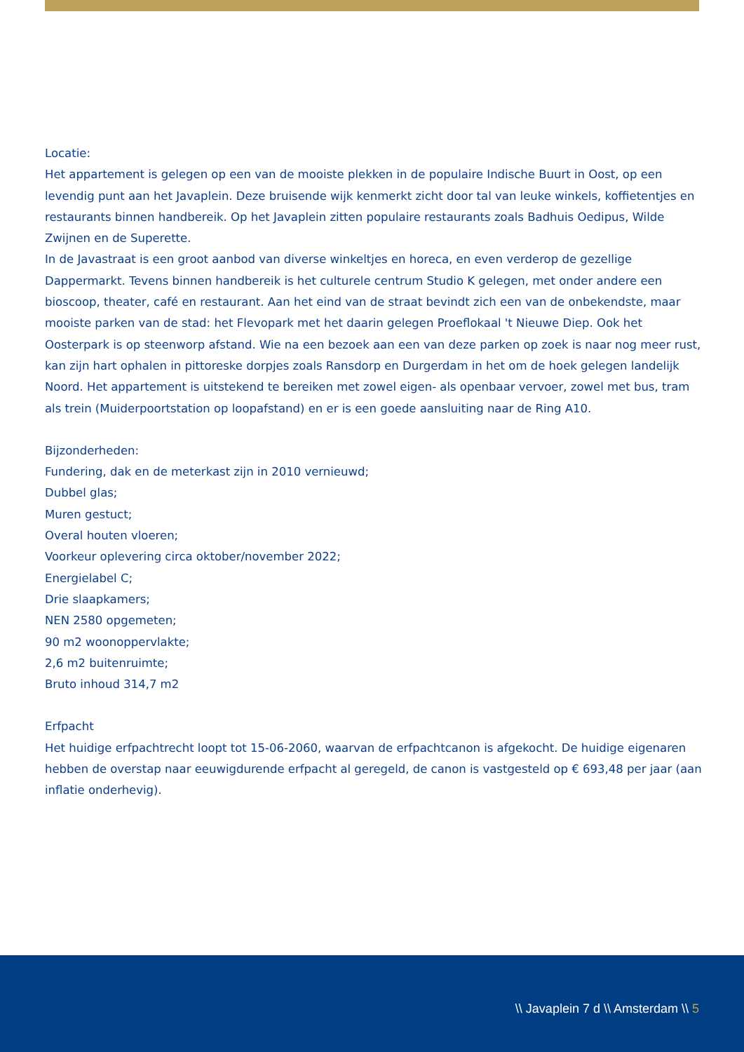Locatie:
Het appartement is gelegen op een van de mooiste plekken in de populaire Indische Buurt in Oost, op een levendig punt aan het Javaplein. Deze bruisende wijk kenmerkt zicht door tal van leuke winkels, koffietentjes en restaurants binnen handbereik. Op het Javaplein zitten populaire restaurants zoals Badhuis Oedipus, Wilde Zwijnen en de Superette.
In de Javastraat is een groot aanbod van diverse winkeltjes en horeca, en even verderop de gezellige Dappermarkt. Tevens binnen handbereik is het culturele centrum Studio K gelegen, met onder andere een bioscoop, theater, café en restaurant. Aan het eind van de straat bevindt zich een van de onbekendste, maar mooiste parken van de stad: het Flevopark met het daarin gelegen Proeflokaal 't Nieuwe Diep. Ook het Oosterpark is op steenworp afstand. Wie na een bezoek aan een van deze parken op zoek is naar nog meer rust, kan zijn hart ophalen in pittoreske dorpjes zoals Ransdorp en Durgerdam in het om de hoek gelegen landelijk Noord. Het appartement is uitstekend te bereiken met zowel eigen- als openbaar vervoer, zowel met bus, tram als trein (Muiderpoortstation op loopafstand) en er is een goede aansluiting naar de Ring A10.
Bijzonderheden:
Fundering, dak en de meterkast zijn in 2010 vernieuwd;
Dubbel glas;
Muren gestuct;
Overal houten vloeren;
Voorkeur oplevering circa oktober/november 2022;
Energielabel C;
Drie slaapkamers;
NEN 2580 opgemeten;
90 m2 woonoppervlakte;
2,6 m2 buitenruimte;
Bruto inhoud 314,7 m2
Erfpacht
Het huidige erfpachtrecht loopt tot 15-06-2060, waarvan de erfpachtcanon is afgekocht. De huidige eigenaren hebben de overstap naar eeuwigdurende erfpacht al geregeld, de canon is vastgesteld op € 693,48 per jaar (aan inflatie onderhevig).
\\ Javaplein 7 d \\ Amsterdam \\ 5